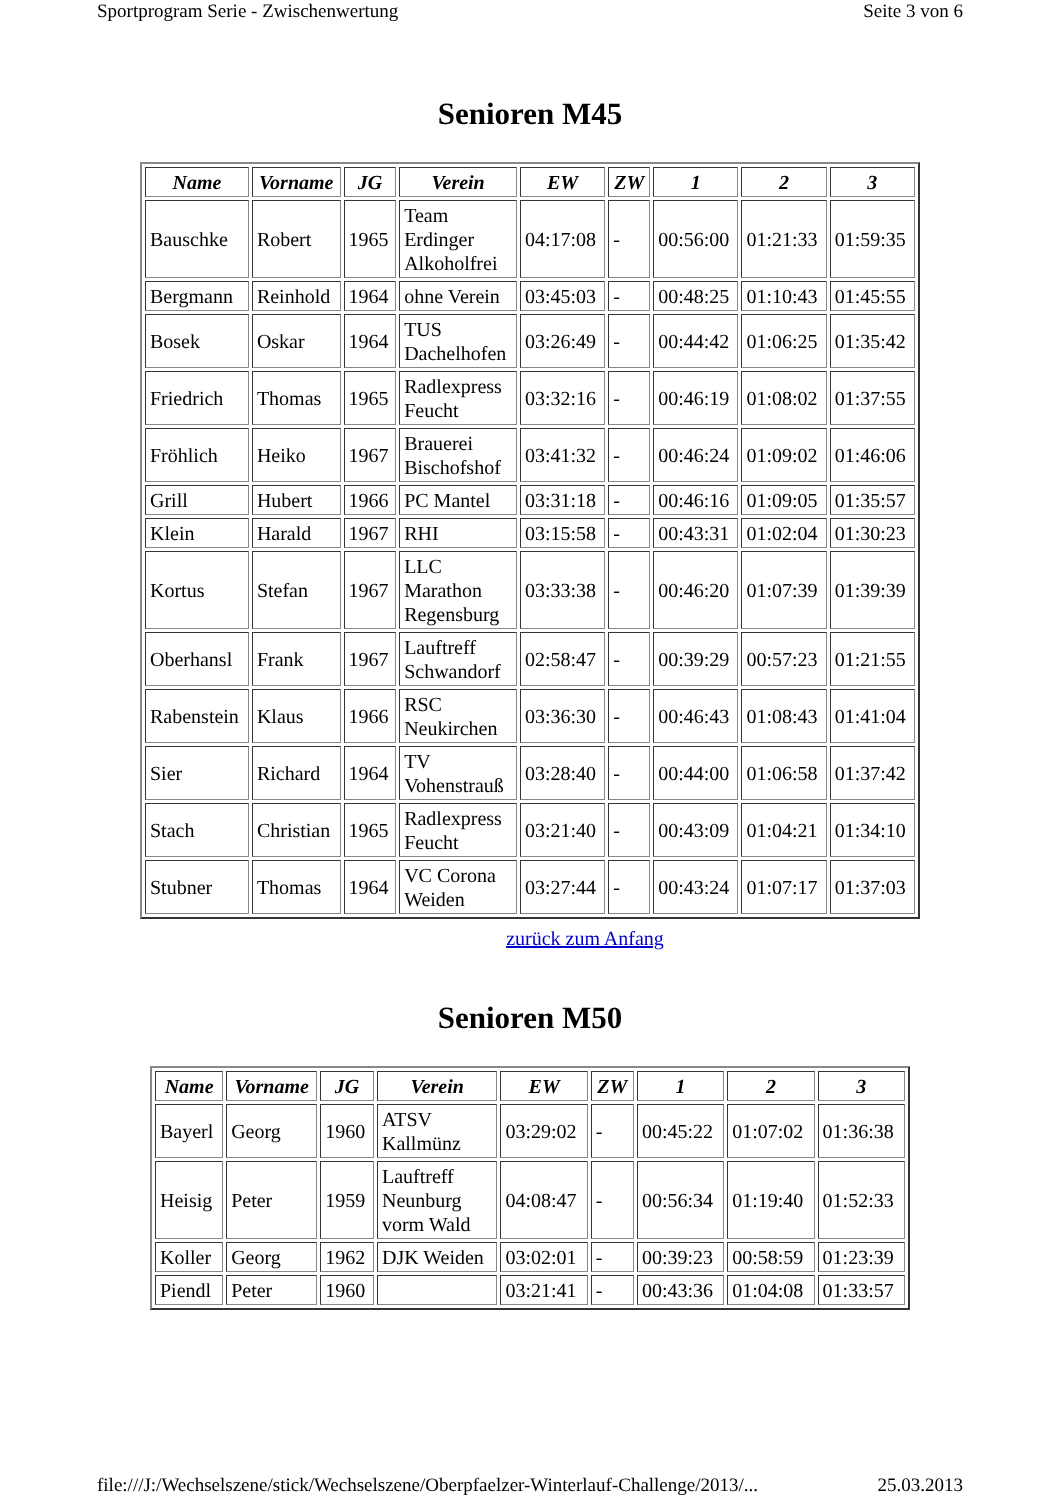Sportprogram Serie - Zwischenwertung Seite 3 von 6
Senioren M45
| Name | Vorname | JG | Verein | EW | ZW | 1 | 2 | 3 |
| --- | --- | --- | --- | --- | --- | --- | --- | --- |
| Bauschke | Robert | 1965 | Team Erdinger Alkoholfrei | 04:17:08 | - | 00:56:00 | 01:21:33 | 01:59:35 |
| Bergmann | Reinhold | 1964 | ohne Verein | 03:45:03 | - | 00:48:25 | 01:10:43 | 01:45:55 |
| Bosek | Oskar | 1964 | TUS Dachelhofen | 03:26:49 | - | 00:44:42 | 01:06:25 | 01:35:42 |
| Friedrich | Thomas | 1965 | Radlexpress Feucht | 03:32:16 | - | 00:46:19 | 01:08:02 | 01:37:55 |
| Fröhlich | Heiko | 1967 | Brauerei Bischofshof | 03:41:32 | - | 00:46:24 | 01:09:02 | 01:46:06 |
| Grill | Hubert | 1966 | PC Mantel | 03:31:18 | - | 00:46:16 | 01:09:05 | 01:35:57 |
| Klein | Harald | 1967 | RHI | 03:15:58 | - | 00:43:31 | 01:02:04 | 01:30:23 |
| Kortus | Stefan | 1967 | LLC Marathon Regensburg | 03:33:38 | - | 00:46:20 | 01:07:39 | 01:39:39 |
| Oberhansl | Frank | 1967 | Lauftreff Schwandorf | 02:58:47 | - | 00:39:29 | 00:57:23 | 01:21:55 |
| Rabenstein | Klaus | 1966 | RSC Neukirchen | 03:36:30 | - | 00:46:43 | 01:08:43 | 01:41:04 |
| Sier | Richard | 1964 | TV Vohenstrauß | 03:28:40 | - | 00:44:00 | 01:06:58 | 01:37:42 |
| Stach | Christian | 1965 | Radlexpress Feucht | 03:21:40 | - | 00:43:09 | 01:04:21 | 01:34:10 |
| Stubner | Thomas | 1964 | VC Corona Weiden | 03:27:44 | - | 00:43:24 | 01:07:17 | 01:37:03 |
zurück zum Anfang
Senioren M50
| Name | Vorname | JG | Verein | EW | ZW | 1 | 2 | 3 |
| --- | --- | --- | --- | --- | --- | --- | --- | --- |
| Bayerl | Georg | 1960 | ATSV Kallmünz | 03:29:02 | - | 00:45:22 | 01:07:02 | 01:36:38 |
| Heisig | Peter | 1959 | Lauftreff Neunburg vorm Wald | 04:08:47 | - | 00:56:34 | 01:19:40 | 01:52:33 |
| Koller | Georg | 1962 | DJK Weiden | 03:02:01 | - | 00:39:23 | 00:58:59 | 01:23:39 |
| Piendl | Peter | 1960 | | 03:21:41 | - | 00:43:36 | 01:04:08 | 01:33:57 |
file:///J:/Wechselszene/stick/Wechselszene/Oberpfaelzer-Winterlauf-Challenge/2013/... 25.03.2013